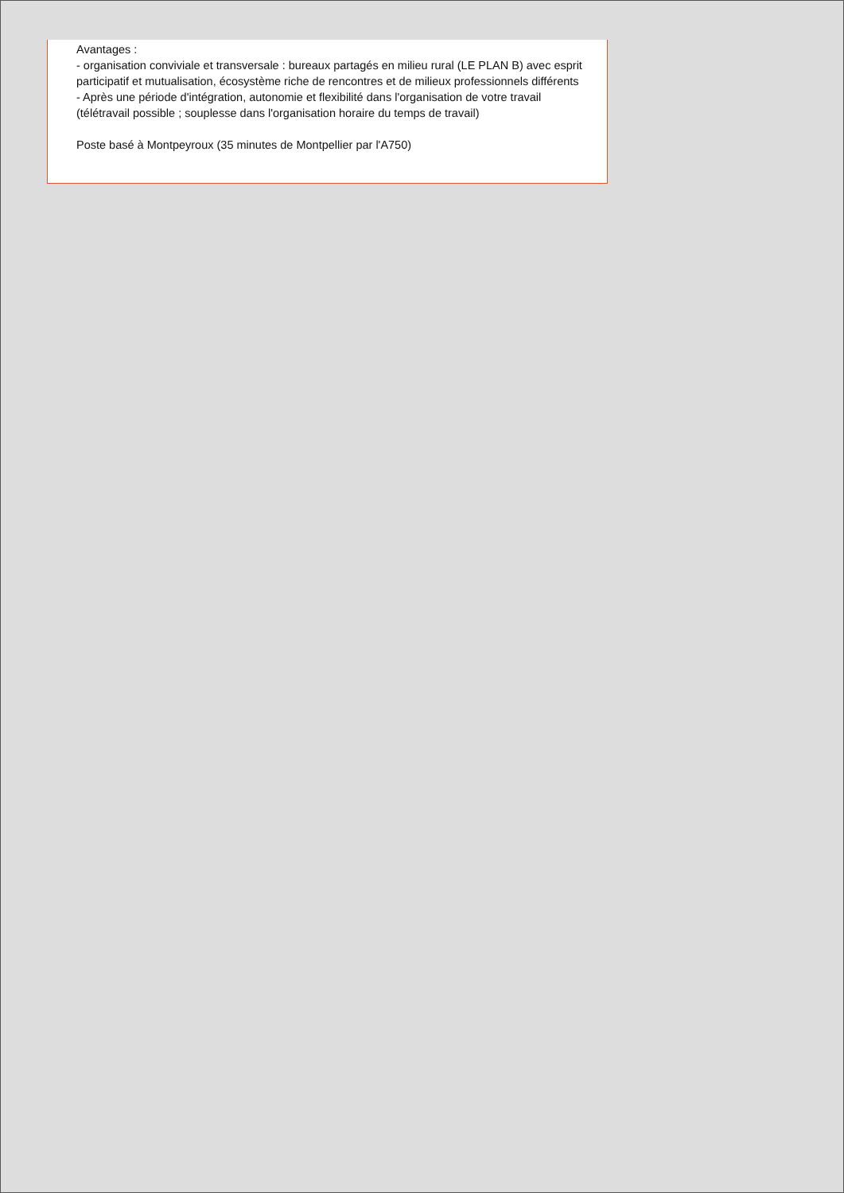Avantages :
- organisation conviviale et transversale : bureaux partagés en milieu rural (LE PLAN B) avec esprit participatif et mutualisation, écosystème riche de rencontres et de milieux professionnels différents
- Après une période d'intégration, autonomie et flexibilité dans l'organisation de votre travail (télétravail possible ; souplesse dans l'organisation horaire du temps de travail)
Poste basé à Montpeyroux (35 minutes de Montpellier par l'A750)